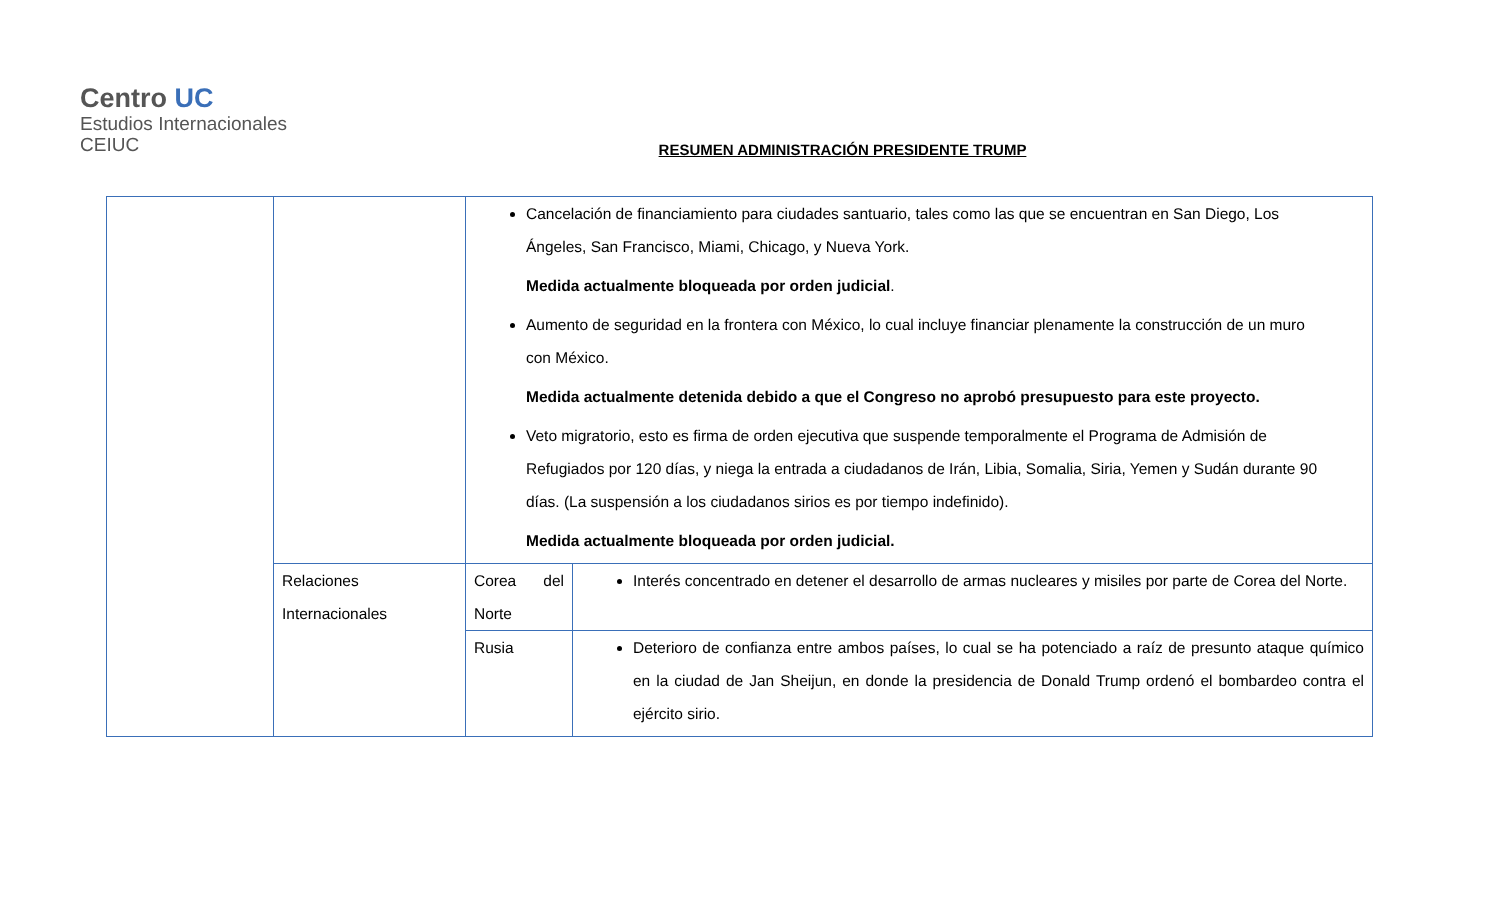Centro UC
Estudios Internacionales
CEIUC
RESUMEN ADMINISTRACIÓN PRESIDENTE TRUMP
| | | Cancelación de financiamiento para ciudades santuario, tales como las que se encuentran en San Diego, Los Ángeles, San Francisco, Miami, Chicago, y Nueva York. Medida actualmente bloqueada por orden judicial . Aumento de seguridad en la frontera con México, lo cual incluye financiar plenamente la construcción de un muro con México. Medida actualmente detenida debido a que el Congreso no aprobó presupuesto para este proyecto. Veto migratorio, esto es firma de orden ejecutiva que suspende temporalmente el Programa de Admisión de Refugiados por 120 días, y niega la entrada a ciudadanos de Irán, Libia, Somalia, Siria, Yemen y Sudán durante 90 días. (La suspensión a los ciudadanos sirios es por tiempo indefinido). Medida actualmente bloqueada por orden judicial. | |
| | Relaciones Internacionales | Corea del Norte | Interés concentrado en detener el desarrollo de armas nucleares y misiles por parte de Corea del Norte. |
| | | Rusia | Deterioro de confianza entre ambos países, lo cual se ha potenciado a raíz de presunto ataque químico en la ciudad de Jan Sheijun, en donde la presidencia de Donald Trump ordenó el bombardeo contra el ejército sirio. |